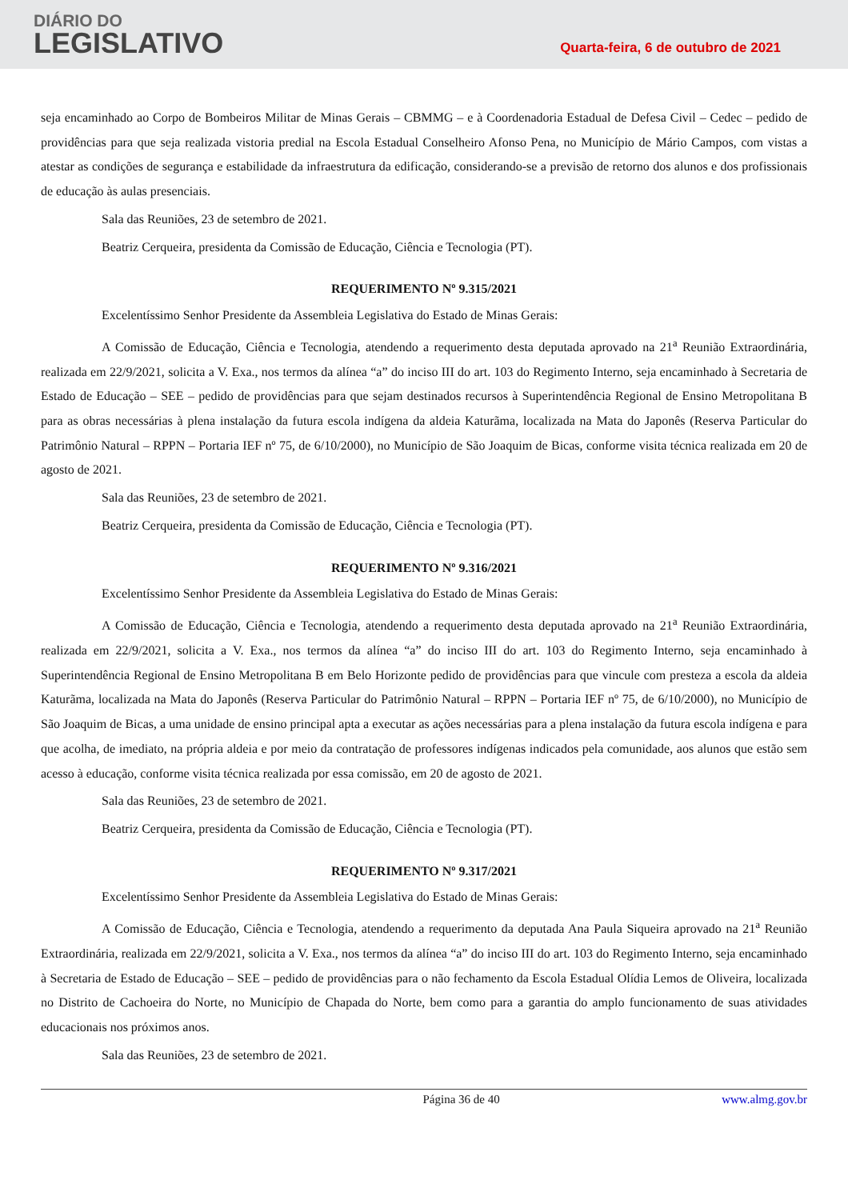DIÁRIO DO
LEGISLATIVO
Quarta-feira, 6 de outubro de 2021
seja encaminhado ao Corpo de Bombeiros Militar de Minas Gerais – CBMMG – e à Coordenadoria Estadual de Defesa Civil – Cedec – pedido de providências para que seja realizada vistoria predial na Escola Estadual Conselheiro Afonso Pena, no Município de Mário Campos, com vistas a atestar as condições de segurança e estabilidade da infraestrutura da edificação, considerando-se a previsão de retorno dos alunos e dos profissionais de educação às aulas presenciais.
Sala das Reuniões, 23 de setembro de 2021.
Beatriz Cerqueira, presidenta da Comissão de Educação, Ciência e Tecnologia (PT).
REQUERIMENTO Nº 9.315/2021
Excelentíssimo Senhor Presidente da Assembleia Legislativa do Estado de Minas Gerais:
A Comissão de Educação, Ciência e Tecnologia, atendendo a requerimento desta deputada aprovado na 21<sup>a</sup> Reunião Extraordinária, realizada em 22/9/2021, solicita a V. Exa., nos termos da alínea “a” do inciso III do art. 103 do Regimento Interno, seja encaminhado à Secretaria de Estado de Educação – SEE – pedido de providências para que sejam destinados recursos à Superintendência Regional de Ensino Metropolitana B para as obras necessárias à plena instalação da futura escola indígena da aldeia Katurãma, localizada na Mata do Japonês (Reserva Particular do Patrimônio Natural – RPPN – Portaria IEF nº 75, de 6/10/2000), no Município de São Joaquim de Bicas, conforme visita técnica realizada em 20 de agosto de 2021.
Sala das Reuniões, 23 de setembro de 2021.
Beatriz Cerqueira, presidenta da Comissão de Educação, Ciência e Tecnologia (PT).
REQUERIMENTO Nº 9.316/2021
Excelentíssimo Senhor Presidente da Assembleia Legislativa do Estado de Minas Gerais:
A Comissão de Educação, Ciência e Tecnologia, atendendo a requerimento desta deputada aprovado na 21<sup>a</sup> Reunião Extraordinária, realizada em 22/9/2021, solicita a V. Exa., nos termos da alínea “a” do inciso III do art. 103 do Regimento Interno, seja encaminhado à Superintendência Regional de Ensino Metropolitana B em Belo Horizonte pedido de providências para que vincule com presteza a escola da aldeia Katurãma, localizada na Mata do Japonês (Reserva Particular do Patrimônio Natural – RPPN – Portaria IEF nº 75, de 6/10/2000), no Município de São Joaquim de Bicas, a uma unidade de ensino principal apta a executar as ações necessárias para a plena instalação da futura escola indígena e para que acolha, de imediato, na própria aldeia e por meio da contratação de professores indígenas indicados pela comunidade, aos alunos que estão sem acesso à educação, conforme visita técnica realizada por essa comissão, em 20 de agosto de 2021.
Sala das Reuniões, 23 de setembro de 2021.
Beatriz Cerqueira, presidenta da Comissão de Educação, Ciência e Tecnologia (PT).
REQUERIMENTO Nº 9.317/2021
Excelentíssimo Senhor Presidente da Assembleia Legislativa do Estado de Minas Gerais:
A Comissão de Educação, Ciência e Tecnologia, atendendo a requerimento da deputada Ana Paula Siqueira aprovado na 21<sup>a</sup> Reunião Extraordinária, realizada em 22/9/2021, solicita a V. Exa., nos termos da alínea “a” do inciso III do art. 103 do Regimento Interno, seja encaminhado à Secretaria de Estado de Educação – SEE – pedido de providências para o não fechamento da Escola Estadual Olídia Lemos de Oliveira, localizada no Distrito de Cachoeira do Norte, no Município de Chapada do Norte, bem como para a garantia do amplo funcionamento de suas atividades educacionais nos próximos anos.
Sala das Reuniões, 23 de setembro de 2021.
Página 36 de 40 www.almg.gov.br